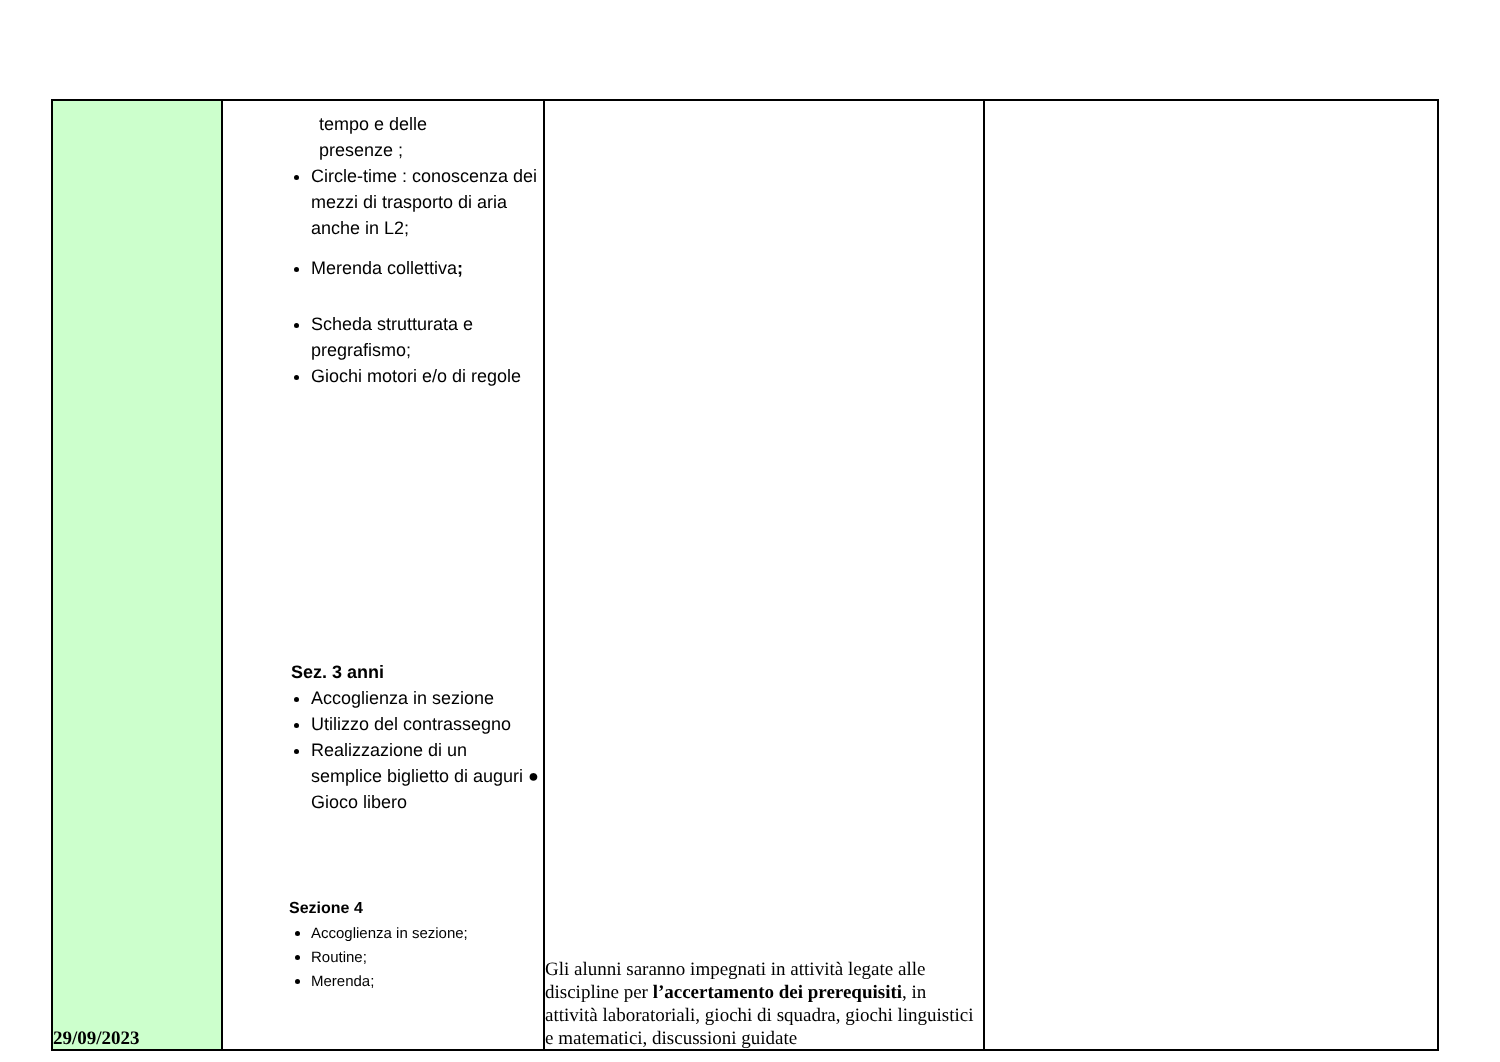| 29/09/2023 | tempo e delle presenze ; Circle-time : conoscenza dei mezzi di trasporto di aria anche in L2; Merenda collettiva ; Scheda strutturata e pregrafismo; Giochi motori e/o di regole Sez. 3 anni Accoglienza in sezione Utilizzo del contrassegno Realizzazione di un semplice biglietto di auguri ● Gioco libero Sezione 4 Accoglienza in sezione; Routine; Merenda; | Gli alunni saranno impegnati in attività legate alle discipline per l’accertamento dei prerequisiti , in attività laboratoriali, giochi di squadra, giochi linguistici e matematici, discussioni guidate | |